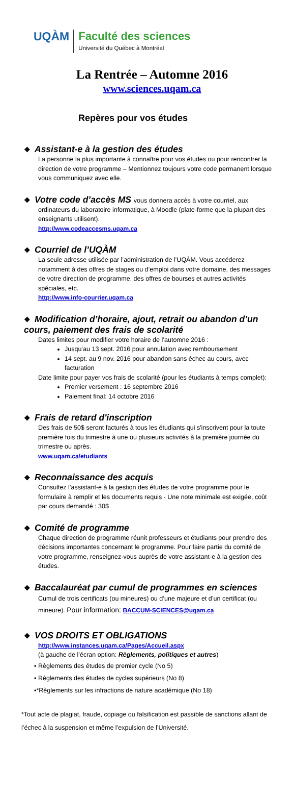UQÀM
Faculté des sciences
Université du Québec à Montréal
La Rentrée – Automne 2016
www.sciences.uqam.ca
Repères pour vos études
❖ Assistant-e à la gestion des études
La personne la plus importante à connaître pour vos études ou pour rencontrer la direction de votre programme – Mentionnez toujours votre code permanent lorsque vous communiquez avec elle.
❖ Votre code d’accès MS vous donnera accès à votre courriel, aux
ordinateurs du laboratoire informatique, à Moodle (plate-forme que la plupart des enseignants utilisent).
http://www.codeaccesms.uqam.ca
❖ Courriel de l’UQÀM
La seule adresse utilisée par l’administration de l’UQÀM. Vous accéderez notamment à des offres de stages ou d’emploi dans votre domaine, des messages de votre direction de programme, des offres de bourses et autres activités spéciales, etc.
http://www.info-courrier.uqam.ca
❖ Modification d’horaire, ajout, retrait ou abandon d’un cours, paiement des frais de scolarité
Dates limites pour modifier votre horaire de l’automne 2016 :
Jusqu’au 13 sept. 2016 pour annulation avec remboursement
14 sept. au 9 nov. 2016 pour abandon sans échec au cours, avec facturation
Date limite pour payer vos frais de scolarité (pour les étudiants à temps complet):
Premier versement : 16 septembre 2016
Paiement final: 14 octobre 2016
❖ Frais de retard d'inscription
Des frais de 50$ seront facturés à tous les étudiants qui s'inscrivent pour la toute première fois du trimestre à une ou plusieurs activités à la première journée du trimestre ou après.
www.uqam.ca/etudiants
❖ Reconnaissance des acquis
Consultez l’assistant-e à la gestion des études de votre programme pour le formulaire à remplir et les documents requis - Une note minimale est exigée, coût par cours demandé : 30$
❖ Comité de programme
Chaque direction de programme réunit professeurs et étudiants pour prendre des décisions importantes concernant le programme. Pour faire partie du comité de votre programme, renseignez-vous auprès de votre assistant-e à la gestion des études.
❖ Baccalauréat par cumul de programmes en sciences
Cumul de trois certificats (ou mineures) ou d’une majeure et d’un certificat (ou mineure). Pour information: BACCUM-SCIENCES@uqam.ca
❖ VOS DROITS ET OBLIGATIONS
http://www.instances.uqam.ca/Pages/Accueil.aspx
(à gauche de l’écran option: Règlements, politiques et autres)
▪ Règlements des études de premier cycle (No 5)
▪ Règlements des études de cycles supérieurs (No 8)
▪*Règlements sur les infractions de nature académique (No 18)
*Tout acte de plagiat, fraude, copiage ou falsification est passible de sanctions allant de l’échec à la suspension et même l’expulsion de l’Université.